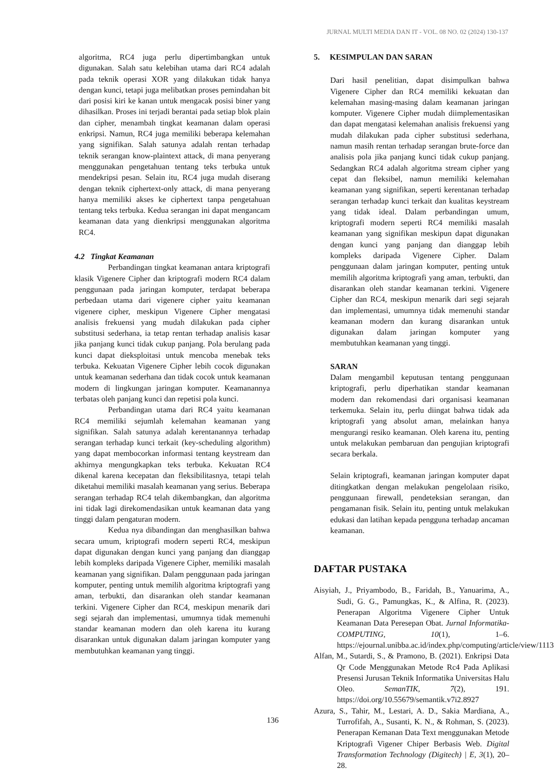JURNAL MULTI MEDIA DAN IT - VOL. 08 NO. 02 (2024) 130-137
algoritma, RC4 juga perlu dipertimbangkan untuk digunakan. Salah satu kelebihan utama dari RC4 adalah pada teknik operasi XOR yang dilakukan tidak hanya dengan kunci, tetapi juga melibatkan proses pemindahan bit dari posisi kiri ke kanan untuk mengacak posisi biner yang dihasilkan. Proses ini terjadi berantai pada setiap blok plain dan cipher, menambah tingkat keamanan dalam operasi enkripsi. Namun, RC4 juga memiliki beberapa kelemahan yang signifikan. Salah satunya adalah rentan terhadap teknik serangan know-plaintext attack, di mana penyerang menggunakan pengetahuan tentang teks terbuka untuk mendekripsi pesan. Selain itu, RC4 juga mudah diserang dengan teknik ciphertext-only attack, di mana penyerang hanya memiliki akses ke ciphertext tanpa pengetahuan tentang teks terbuka. Kedua serangan ini dapat mengancam keamanan data yang dienkripsi menggunakan algoritma RC4.
4.2 Tingkat Keamanan
Perbandingan tingkat keamanan antara kriptografi klasik Vigenere Cipher dan kriptografi modern RC4 dalam penggunaan pada jaringan komputer, terdapat beberapa perbedaan utama dari vigenere cipher yaitu keamanan vigenere cipher, meskipun Vigenere Cipher mengatasi analisis frekuensi yang mudah dilakukan pada cipher substitusi sederhana, ia tetap rentan terhadap analisis kasar jika panjang kunci tidak cukup panjang. Pola berulang pada kunci dapat dieksploitasi untuk mencoba menebak teks terbuka. Kekuatan Vigenere Cipher lebih cocok digunakan untuk keamanan sederhana dan tidak cocok untuk keamanan modern di lingkungan jaringan komputer. Keamanannya terbatas oleh panjang kunci dan repetisi pola kunci.
Perbandingan utama dari RC4 yaitu keamanan RC4 memiliki sejumlah kelemahan keamanan yang signifikan. Salah satunya adalah kerentanannya terhadap serangan terhadap kunci terkait (key-scheduling algorithm) yang dapat membocorkan informasi tentang keystream dan akhirnya mengungkapkan teks terbuka. Kekuatan RC4 dikenal karena kecepatan dan fleksibilitasnya, tetapi telah diketahui memiliki masalah keamanan yang serius. Beberapa serangan terhadap RC4 telah dikembangkan, dan algoritma ini tidak lagi direkomendasikan untuk keamanan data yang tinggi dalam pengaturan modern.
Kedua nya dibandingan dan menghasilkan bahwa secara umum, kriptografi modern seperti RC4, meskipun dapat digunakan dengan kunci yang panjang dan dianggap lebih kompleks daripada Vigenere Cipher, memiliki masalah keamanan yang signifikan. Dalam penggunaan pada jaringan komputer, penting untuk memilih algoritma kriptografi yang aman, terbukti, dan disarankan oleh standar keamanan terkini. Vigenere Cipher dan RC4, meskipun menarik dari segi sejarah dan implementasi, umumnya tidak memenuhi standar keamanan modern dan oleh karena itu kurang disarankan untuk digunakan dalam jaringan komputer yang membutuhkan keamanan yang tinggi.
5. KESIMPULAN DAN SARAN
Dari hasil penelitian, dapat disimpulkan bahwa Vigenere Cipher dan RC4 memiliki kekuatan dan kelemahan masing-masing dalam keamanan jaringan komputer. Vigenere Cipher mudah diimplementasikan dan dapat mengatasi kelemahan analisis frekuensi yang mudah dilakukan pada cipher substitusi sederhana, namun masih rentan terhadap serangan brute-force dan analisis pola jika panjang kunci tidak cukup panjang. Sedangkan RC4 adalah algoritma stream cipher yang cepat dan fleksibel, namun memiliki kelemahan keamanan yang signifikan, seperti kerentanan terhadap serangan terhadap kunci terkait dan kualitas keystream yang tidak ideal. Dalam perbandingan umum, kriptografi modern seperti RC4 memiliki masalah keamanan yang signifikan meskipun dapat digunakan dengan kunci yang panjang dan dianggap lebih kompleks daripada Vigenere Cipher. Dalam penggunaan dalam jaringan komputer, penting untuk memilih algoritma kriptografi yang aman, terbukti, dan disarankan oleh standar keamanan terkini. Vigenere Cipher dan RC4, meskipun menarik dari segi sejarah dan implementasi, umumnya tidak memenuhi standar keamanan modern dan kurang disarankan untuk digunakan dalam jaringan komputer yang membutuhkan keamanan yang tinggi.
SARAN
Dalam mengambil keputusan tentang penggunaan kriptografi, perlu diperhatikan standar keamanan modern dan rekomendasi dari organisasi keamanan terkemuka. Selain itu, perlu diingat bahwa tidak ada kriptografi yang absolut aman, melainkan hanya mengurangi resiko keamanan. Oleh karena itu, penting untuk melakukan pembaruan dan pengujian kriptografi secara berkala.
Selain kriptografi, keamanan jaringan komputer dapat ditingkatkan dengan melakukan pengelolaan risiko, penggunaan firewall, pendeteksian serangan, dan pengamanan fisik. Selain itu, penting untuk melakukan edukasi dan latihan kepada pengguna terhadap ancaman keamanan.
DAFTAR PUSTAKA
Aisyiah, J., Priyambodo, B., Faridah, B., Yanuarima, A., Sudi, G. G., Pamungkas, K., & Alfina, R. (2023). Penerapan Algoritma Vigenere Cipher Untuk Keamanan Data Peresepan Obat. Jurnal Informatika-COMPUTING, 10(1), 1–6. https://ejournal.unibba.ac.id/index.php/computing/article/view/1113
Alfan, M., Sutardi, S., & Pramono, B. (2021). Enkripsi Data Qr Code Menggunakan Metode Rc4 Pada Aplikasi Presensi Jurusan Teknik Informatika Universitas Halu Oleo. SemanTIK, 7(2), 191. https://doi.org/10.55679/semantik.v7i2.8927
Azura, S., Tahir, M., Lestari, A. D., Sakia Mardiana, A., Turrofifah, A., Susanti, K. N., & Rohman, S. (2023). Penerapan Kemanan Data Text menggunakan Metode Kriptografi Vigener Chiper Berbasis Web. Digital Transformation Technology (Digitech) | E, 3(1), 20–28.
136